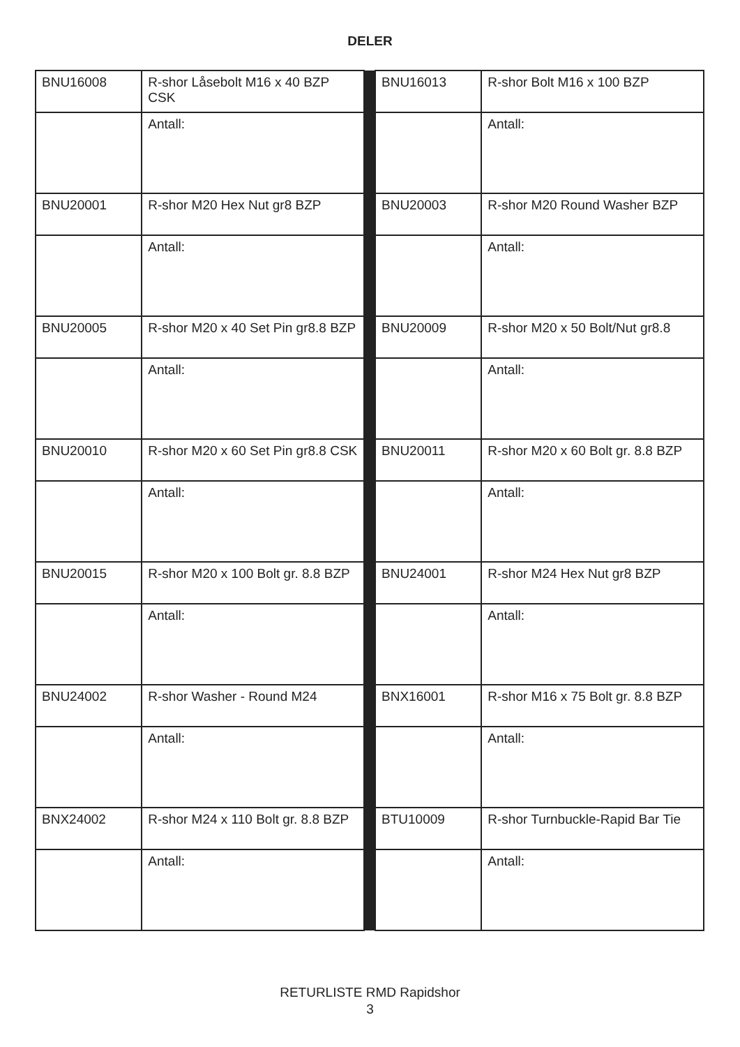DELER
| BNU16008 | R-shor Låsebolt M16 x 40 BZP CSK | | BNU16013 | R-shor Bolt M16 x 100 BZP |
| | Antall: | | | Antall: |
| BNU20001 | R-shor M20 Hex Nut gr8 BZP | | BNU20003 | R-shor M20 Round Washer BZP |
| | Antall: | | | Antall: |
| BNU20005 | R-shor M20 x 40 Set Pin gr8.8 BZP | | BNU20009 | R-shor M20 x 50 Bolt/Nut gr8.8 |
| | Antall: | | | Antall: |
| BNU20010 | R-shor M20 x 60 Set Pin gr8.8 CSK | | BNU20011 | R-shor M20 x 60 Bolt gr. 8.8 BZP |
| | Antall: | | | Antall: |
| BNU20015 | R-shor M20 x 100 Bolt gr. 8.8 BZP | | BNU24001 | R-shor M24 Hex Nut gr8 BZP |
| | Antall: | | | Antall: |
| BNU24002 | R-shor Washer - Round M24 | | BNX16001 | R-shor M16 x 75 Bolt gr. 8.8 BZP |
| | Antall: | | | Antall: |
| BNX24002 | R-shor M24 x 110 Bolt gr. 8.8 BZP | | BTU10009 | R-shor Turnbuckle-Rapid Bar Tie |
| | Antall: | | | Antall: |
RETURLISTE RMD Rapidshor
3